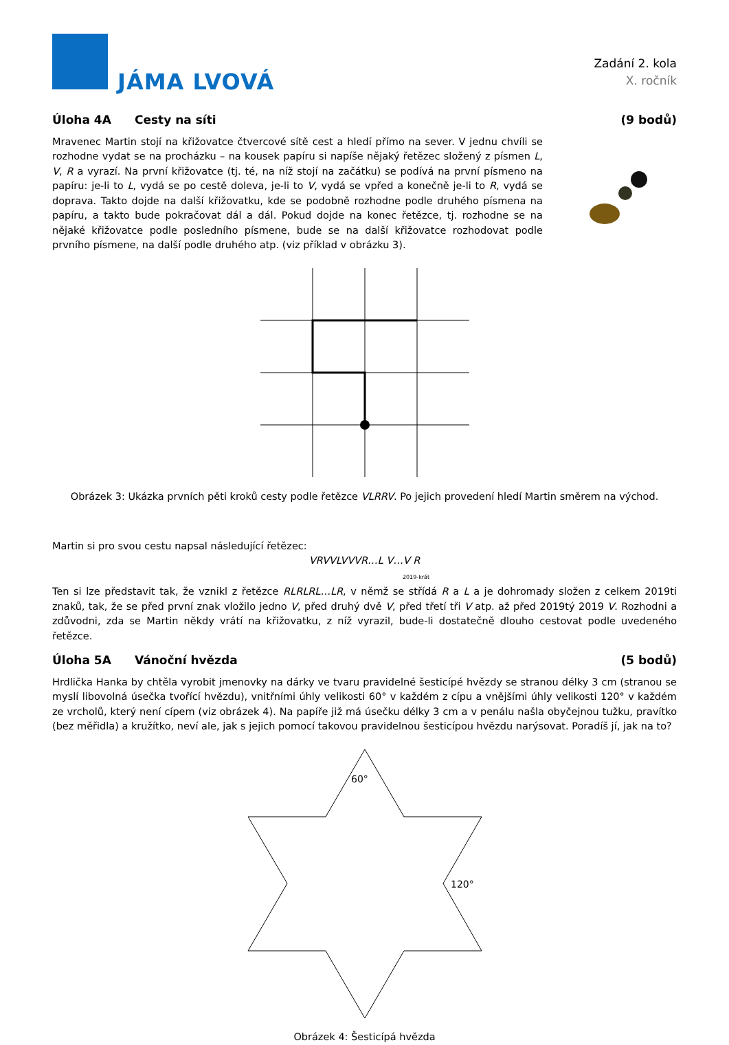JÁMA LVOVÁ
Zadání 2. kola
X. ročník
Úloha 4A Cesty na síti (9 bodů)
Mravenec Martin stojí na křižovatce čtvercové sítě cest a hledí přímo na sever. V jednu chvíli se rozhodne vydat se na procházku – na kousek papíru si napíše nějaký řetězec složený z písmen L, V, R a vyrazí. Na první křižovatce (tj. té, na níž stojí na začátku) se podívá na první písmeno na papíru: je-li to L, vydá se po cestě doleva, je-li to V, vydá se vpřed a konečně je-li to R, vydá se doprava. Takto dojde na další křižovatku, kde se podobně rozhodne podle druhého písmena na papíru, a takto bude pokračovat dál a dál. Pokud dojde na konec řetězce, tj. rozhodne se na nějaké křižovatce podle posledního písmene, bude se na další křižovatce rozhodovat podle prvního písmene, na další podle druhého atp. (viz příklad v obrázku 3).
Obrázek 3: Ukázka prvních pěti kroků cesty podle řetězce VLRRV. Po jejich provedení hledí Martin směrem na východ.
Martin si pro svou cestu napsal následující řetězec:
VRVVLVVVR…L V…V R
2019-krát
Ten si lze představit tak, že vznikl z řetězce RLRLRL…LR, v němž se střídá R a L a je dohromady složen z celkem 2019ti znaků, tak, že se před první znak vložilo jedno V, před druhý dvě V, před třetí tři V atp. až před 2019tý 2019 V. Rozhodni a zdůvodni, zda se Martin někdy vrátí na křižovatku, z níž vyrazil, bude-li dostatečně dlouho cestovat podle uvedeného řetězce.
Úloha 5A Vánoční hvězda (5 bodů)
Hrdlička Hanka by chtěla vyrobit jmenovky na dárky ve tvaru pravidelné šesticípé hvězdy se stranou délky 3 cm (stranou se myslí libovolná úsečka tvořící hvězdu), vnitřními úhly velikosti 60° v každém z cípu a vnějšími úhly velikosti 120° v každém ze vrcholů, který není cípem (viz obrázek 4). Na papíře již má úsečku délky 3 cm a v penálu našla obyčejnou tužku, pravítko (bez měřidla) a kružítko, neví ale, jak s jejich pomocí takovou pravidelnou šesticípou hvězdu narýsovat. Poradíš jí, jak na to?
60°
120°
Obrázek 4: Šesticípá hvězda